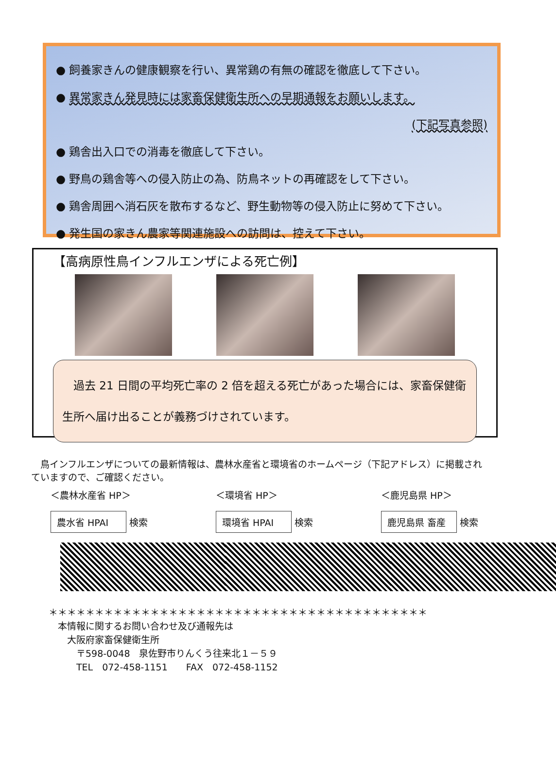● 飼養家きんの健康観察を行い、異常鶏の有無の確認を徹底して下さい。
● 異常家きん発見時には家畜保健衛生所への早期通報をお願いします。
(下記写真参照)
● 鶏舎出入口での消毒を徹底して下さい。
● 野鳥の鶏舎等への侵入防止の為、防鳥ネットの再確認をして下さい。
● 鶏舎周囲へ消石灰を散布するなど、野生動物等の侵入防止に努めて下さい。
● 発生国の家きん農家等関連施設への訪問は、控えて下さい。
【高病原性鳥インフルエンザによる死亡例】
　過去 21 日間の平均死亡率の 2 倍を超える死亡があった場合には、家畜保健衛生所へ届け出ることが義務づけされています。
　鳥インフルエンザについての最新情報は、農林水産省と環境省のホームページ（下記アドレス）に掲載されていますので、ご確認ください。
＜農林水産省 HP＞
農水省 HPAI 検索
＜環境省 HP＞
環境省 HPAI 検索
＜鹿児島県 HP＞
鹿児島県 畜産 検索
＊＊＊＊＊＊＊＊＊＊＊＊＊＊＊＊＊＊＊＊＊＊＊＊＊＊＊＊＊＊＊＊＊＊＊＊＊＊＊＊＊
　本情報に関するお問い合わせ及び通報先は
　　大阪府家畜保健衛生所
　　　〒598-0048　泉佐野市りんくう往来北１－５９
　　　TEL　072-458-1151　　FAX　072-458-1152